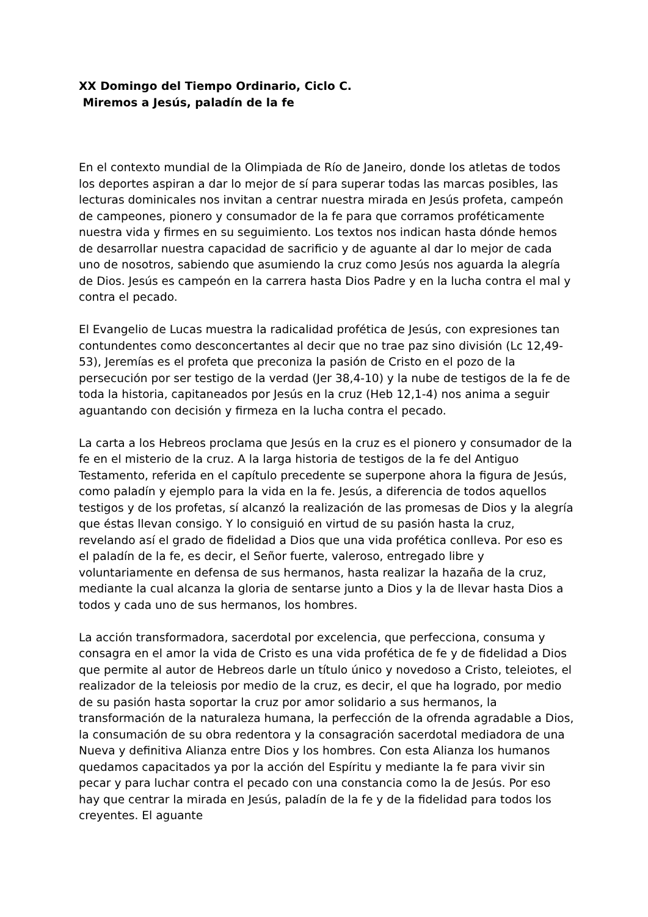XX Domingo del Tiempo Ordinario, Ciclo C.
Miremos a Jesús, paladín de la fe
En el contexto mundial de la Olimpiada de Río de Janeiro, donde los atletas de todos los deportes aspiran a dar lo mejor de sí para superar todas las marcas posibles, las lecturas dominicales nos invitan a centrar nuestra mirada en Jesús profeta, campeón de campeones, pionero y consumador de la fe para que corramos proféticamente nuestra vida y firmes en su seguimiento. Los textos nos indican hasta dónde hemos de desarrollar nuestra capacidad de sacrificio y de aguante al dar lo mejor de cada uno de nosotros, sabiendo que asumiendo la cruz como Jesús nos aguarda la alegría de Dios. Jesús es campeón en la carrera hasta Dios Padre y en la lucha contra el mal y contra el pecado.
El Evangelio de Lucas muestra la radicalidad profética de Jesús, con expresiones tan contundentes como desconcertantes al decir que no trae paz sino división (Lc 12,49-53), Jeremías es el profeta que preconiza la pasión de Cristo en el pozo de la persecución por ser testigo de la verdad (Jer 38,4-10) y la nube de testigos de la fe de toda la historia, capitaneados por Jesús en la cruz (Heb 12,1-4) nos anima a seguir aguantando con decisión y firmeza en la lucha contra el pecado.
La carta a los Hebreos proclama que Jesús en la cruz es el pionero y consumador de la fe en el misterio de la cruz. A la larga historia de testigos de la fe del Antiguo Testamento, referida en el capítulo precedente se superpone ahora la figura de Jesús, como paladín y ejemplo para la vida en la fe. Jesús, a diferencia de todos aquellos testigos y de los profetas, sí alcanzó la realización de las promesas de Dios y la alegría que éstas llevan consigo. Y lo consiguió en virtud de su pasión hasta la cruz, revelando así el grado de fidelidad a Dios que una vida profética conlleva. Por eso es el paladín de la fe, es decir, el Señor fuerte, valeroso, entregado libre y voluntariamente en defensa de sus hermanos, hasta realizar la hazaña de la cruz, mediante la cual alcanza la gloria de sentarse junto a Dios y la de llevar hasta Dios a todos y cada uno de sus hermanos, los hombres.
La acción transformadora, sacerdotal por excelencia, que perfecciona, consuma y consagra en el amor la vida de Cristo es una vida profética de fe y de fidelidad a Dios que permite al autor de Hebreos darle un título único y novedoso a Cristo, teleiotes, el realizador de la teleiosis por medio de la cruz, es decir, el que ha logrado, por medio de su pasión hasta soportar la cruz por amor solidario a sus hermanos, la transformación de la naturaleza humana, la perfección de la ofrenda agradable a Dios, la consumación de su obra redentora y la consagración sacerdotal mediadora de una Nueva y definitiva Alianza entre Dios y los hombres. Con esta Alianza los humanos quedamos capacitados ya por la acción del Espíritu y mediante la fe para vivir sin pecar y para luchar contra el pecado con una constancia como la de Jesús. Por eso hay que centrar la mirada en Jesús, paladín de la fe y de la fidelidad para todos los creyentes. El aguante